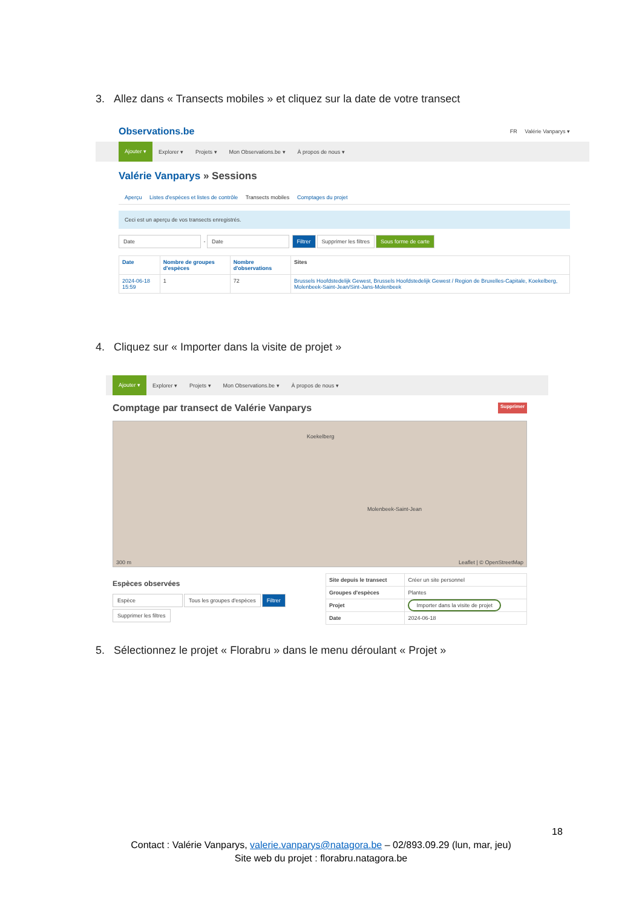3. Allez dans « Transects mobiles » et cliquez sur la date de votre transect
Observations.be FR Valérie Vanparys ▾
Ajouter ▾ Explorer ▾ Projets ▾ Mon Observations.be ▾ À propos de nous ▾
Valérie Vanparys » Sessions
Aperçu Listes d'espèces et listes de contrôle Transects mobiles Comptages du projet
Ceci est un aperçu de vos transects enregistrés.
Date - Date Filtrer Supprimer les filtres Sous forme de carte
| Date | Nombre de groupes d'espèces | Nombre d'observations | Sites |
| --- | --- | --- | --- |
| 2024-06-18 15:59 | 1 | 72 | Brussels Hoofdstedelijk Gewest, Brussels Hoofdstedelijk Gewest / Region de Bruxelles-Capitale, Koekelberg, Molenbeek-Saint-Jean/Sint-Jans-Molenbeek |
4. Cliquez sur « Importer dans la visite de projet »
Ajouter ▾ Explorer ▾ Projets ▾ Mon Observations.be ▾ À propos de nous ▾
Comptage par transect de Valérie Vanparys Supprimer
Koekelberg
Molenbeek-Saint-Jean
Leaflet | © OpenStreetMap 300 m
Espèces observées
Espèce Tous les groupes d'espèces Filtrer
Supprimer les filtres
| Site depuis le transect | Créer un site personnel |
| Groupes d'espèces | Plantes |
| Projet | Importer dans la visite de projet |
| Date | 2024-06-18 |
5. Sélectionnez le projet « Florabru » dans le menu déroulant « Projet »
18
Contact : Valérie Vanparys, valerie.vanparys@natagora.be – 02/893.09.29 (lun, mar, jeu)
Site web du projet : florabru.natagora.be